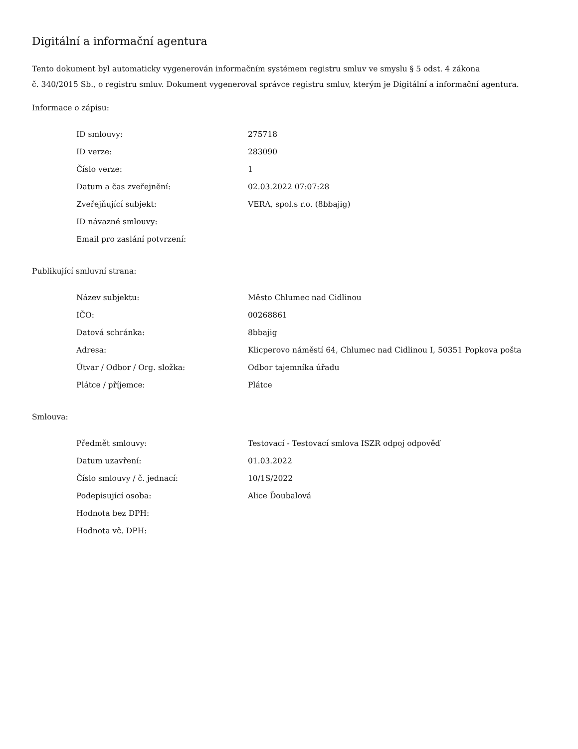Digitální a informační agentura
Tento dokument byl automaticky vygenerován informačním systémem registru smluv ve smyslu § 5 odst. 4 zákona
č. 340/2015 Sb., o registru smluv. Dokument vygeneroval správce registru smluv, kterým je Digitální a informační agentura.
Informace o zápisu:
| ID smlouvy: | 275718 |
| ID verze: | 283090 |
| Číslo verze: | 1 |
| Datum a čas zveřejnění: | 02.03.2022 07:07:28 |
| Zveřejňující subjekt: | VERA, spol.s r.o. (8bbajig) |
| ID návazné smlouvy: | |
| Email pro zaslání potvrzení: | |
Publikující smluvní strana:
| Název subjektu: | Město Chlumec nad Cidlinou |
| IČO: | 00268861 |
| Datová schránka: | 8bbajig |
| Adresa: | Klicperovo náměstí 64, Chlumec nad Cidlinou I, 50351 Popkova pošta |
| Útvar / Odbor / Org. složka: | Odbor tajemníka úřadu |
| Plátce / příjemce: | Plátce |
Smlouva:
| Předmět smlouvy: | Testovací - Testovací smlova ISZR odpoj odpověď |
| Datum uzavření: | 01.03.2022 |
| Číslo smlouvy / č. jednací: | 10/1S/2022 |
| Podepisující osoba: | Alice Ďoubalová |
| Hodnota bez DPH: | |
| Hodnota vč. DPH: | |